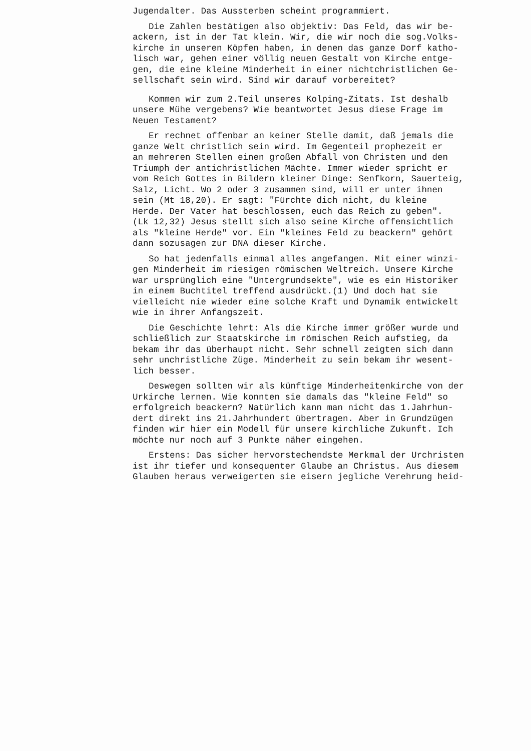Jugendalter. Das Aussterben scheint programmiert.
Die Zahlen bestätigen also objektiv: Das Feld, das wir be- ackern, ist in der Tat klein. Wir, die wir noch die sog.Volks- kirche in unseren Köpfen haben, in denen das ganze Dorf katho- lisch war, gehen einer völlig neuen Gestalt von Kirche entge- gen, die eine kleine Minderheit in einer nichtchristlichen Ge- sellschaft sein wird. Sind wir darauf vorbereitet?
Kommen wir zum 2.Teil unseres Kolping-Zitats. Ist deshalb unsere Mühe vergebens? Wie beantwortet Jesus diese Frage im Neuen Testament?
Er rechnet offenbar an keiner Stelle damit, daß jemals die ganze Welt christlich sein wird. Im Gegenteil prophezeit er an mehreren Stellen einen großen Abfall von Christen und den Triumph der antichristlichen Mächte. Immer wieder spricht er vom Reich Gottes in Bildern kleiner Dinge: Senfkorn, Sauerteig, Salz, Licht. Wo 2 oder 3 zusammen sind, will er unter ihnen sein (Mt 18,20). Er sagt: "Fürchte dich nicht, du kleine Herde. Der Vater hat beschlossen, euch das Reich zu geben". (Lk 12,32) Jesus stellt sich also seine Kirche offensichtlich als "kleine Herde" vor. Ein "kleines Feld zu beackern" gehört dann sozusagen zur DNA dieser Kirche.
So hat jedenfalls einmal alles angefangen. Mit einer winzi- gen Minderheit im riesigen römischen Weltreich. Unsere Kirche war ursprünglich eine "Untergrundsekte", wie es ein Historiker in einem Buchtitel treffend ausdrückt.(1) Und doch hat sie vielleicht nie wieder eine solche Kraft und Dynamik entwickelt wie in ihrer Anfangszeit.
Die Geschichte lehrt: Als die Kirche immer größer wurde und schließlich zur Staatskirche im römischen Reich aufstieg, da bekam ihr das überhaupt nicht. Sehr schnell zeigten sich dann sehr unchristliche Züge. Minderheit zu sein bekam ihr wesent- lich besser.
Deswegen sollten wir als künftige Minderheitenkirche von der Urkirche lernen. Wie konnten sie damals das "kleine Feld" so erfolgreich beackern? Natürlich kann man nicht das 1.Jahrhun- dert direkt ins 21.Jahrhundert übertragen. Aber in Grundzügen finden wir hier ein Modell für unsere kirchliche Zukunft. Ich möchte nur noch auf 3 Punkte näher eingehen.
Erstens: Das sicher hervorstechendste Merkmal der Urchristen ist ihr tiefer und konsequenter Glaube an Christus. Aus diesem Glauben heraus verweigerten sie eisern jegliche Verehrung heid-